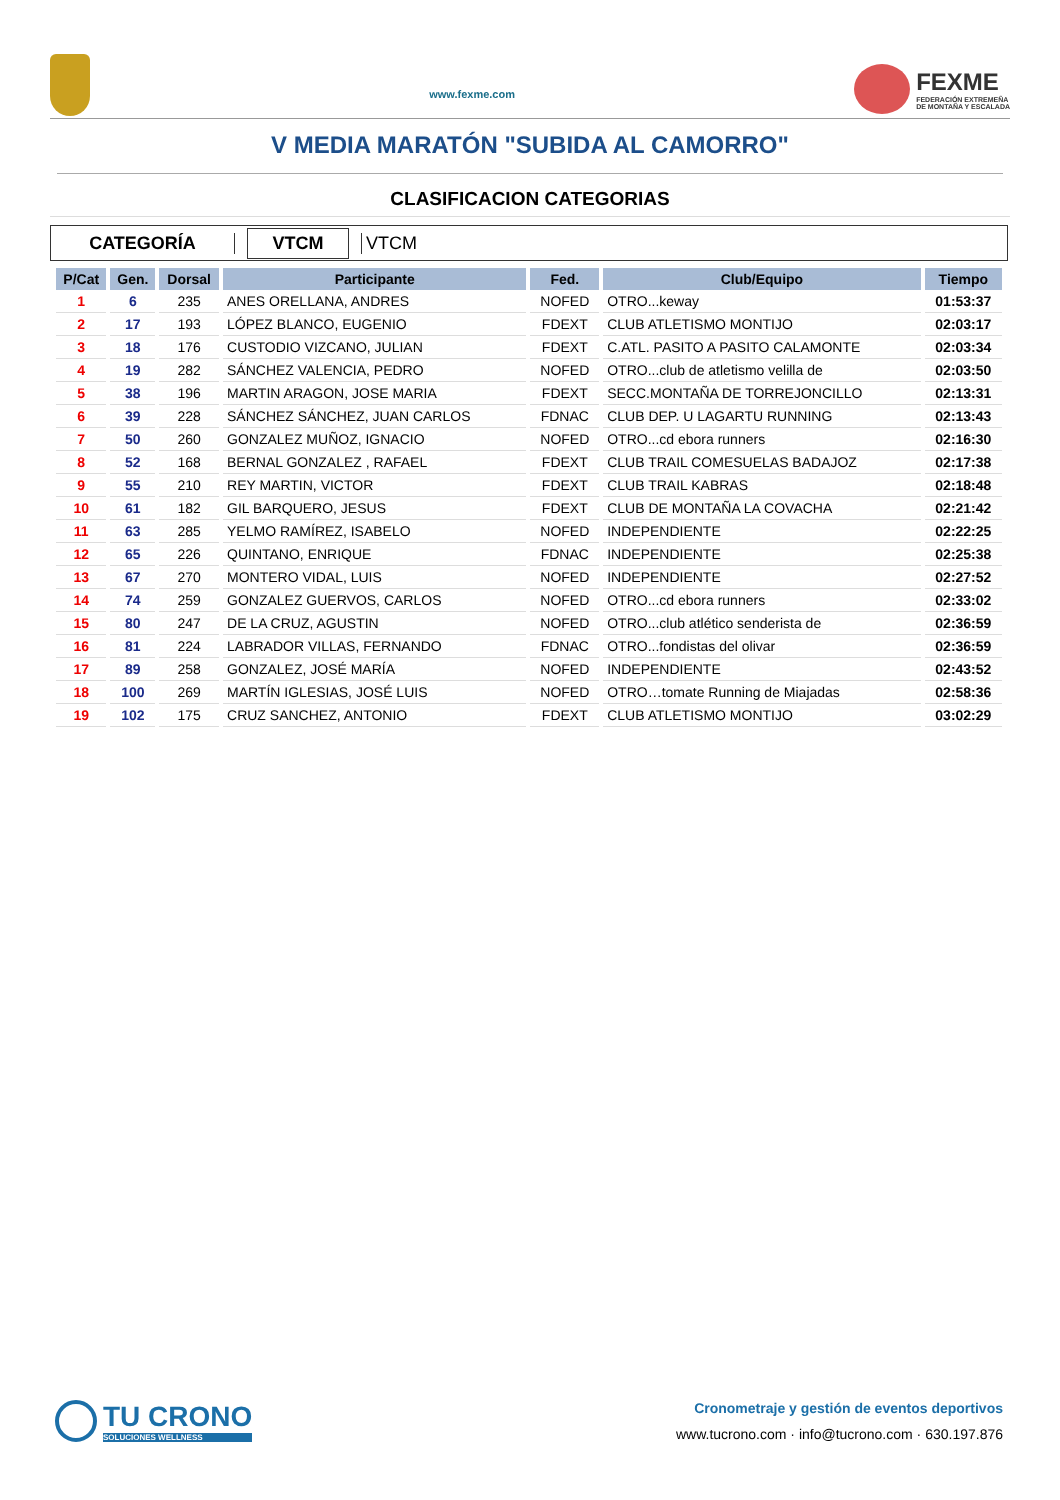www.fexme.com
FEXME
FEDERACIÓN EXTREMEÑA
DE MONTAÑA Y ESCALADA
V MEDIA MARATÓN "SUBIDA AL CAMORRO"
CLASIFICACION CATEGORIAS
CATEGORÍA
VTCM
VTCM
| P/Cat | Gen. | Dorsal | Participante | Fed. | Club/Equipo | Tiempo |
| --- | --- | --- | --- | --- | --- | --- |
| 1 | 6 | 235 | ANES ORELLANA, ANDRES | NOFED | OTRO...keway | 01:53:37 |
| 2 | 17 | 193 | LÓPEZ BLANCO, EUGENIO | FDEXT | CLUB ATLETISMO MONTIJO | 02:03:17 |
| 3 | 18 | 176 | CUSTODIO VIZCANO, JULIAN | FDEXT | C.ATL. PASITO A PASITO CALAMONTE | 02:03:34 |
| 4 | 19 | 282 | SÁNCHEZ VALENCIA, PEDRO | NOFED | OTRO...club de atletismo velilla de | 02:03:50 |
| 5 | 38 | 196 | MARTIN ARAGON, JOSE MARIA | FDEXT | SECC.MONTAÑA DE TORREJONCILLO | 02:13:31 |
| 6 | 39 | 228 | SÁNCHEZ SÁNCHEZ, JUAN CARLOS | FDNAC | CLUB DEP. U LAGARTU RUNNING | 02:13:43 |
| 7 | 50 | 260 | GONZALEZ MUÑOZ, IGNACIO | NOFED | OTRO...cd ebora runners | 02:16:30 |
| 8 | 52 | 168 | BERNAL GONZALEZ , RAFAEL | FDEXT | CLUB TRAIL COMESUELAS BADAJOZ | 02:17:38 |
| 9 | 55 | 210 | REY MARTIN, VICTOR | FDEXT | CLUB TRAIL KABRAS | 02:18:48 |
| 10 | 61 | 182 | GIL BARQUERO, JESUS | FDEXT | CLUB DE MONTAÑA LA COVACHA | 02:21:42 |
| 11 | 63 | 285 | YELMO RAMÍREZ, ISABELO | NOFED | INDEPENDIENTE | 02:22:25 |
| 12 | 65 | 226 | QUINTANO, ENRIQUE | FDNAC | INDEPENDIENTE | 02:25:38 |
| 13 | 67 | 270 | MONTERO VIDAL, LUIS | NOFED | INDEPENDIENTE | 02:27:52 |
| 14 | 74 | 259 | GONZALEZ GUERVOS, CARLOS | NOFED | OTRO...cd ebora runners | 02:33:02 |
| 15 | 80 | 247 | DE LA CRUZ, AGUSTIN | NOFED | OTRO...club atlético senderista de | 02:36:59 |
| 16 | 81 | 224 | LABRADOR VILLAS, FERNANDO | FDNAC | OTRO...fondistas del olivar | 02:36:59 |
| 17 | 89 | 258 | GONZALEZ, JOSÉ MARÍA | NOFED | INDEPENDIENTE | 02:43:52 |
| 18 | 100 | 269 | MARTÍN IGLESIAS, JOSÉ LUIS | NOFED | OTRO…tomate Running de Miajadas | 02:58:36 |
| 19 | 102 | 175 | CRUZ SANCHEZ, ANTONIO | FDEXT | CLUB ATLETISMO MONTIJO | 03:02:29 |
TU CRONO
SOLUCIONES WELLNESS
Cronometraje y gestión de eventos deportivos
www.tucrono.com · info@tucrono.com · 630.197.876